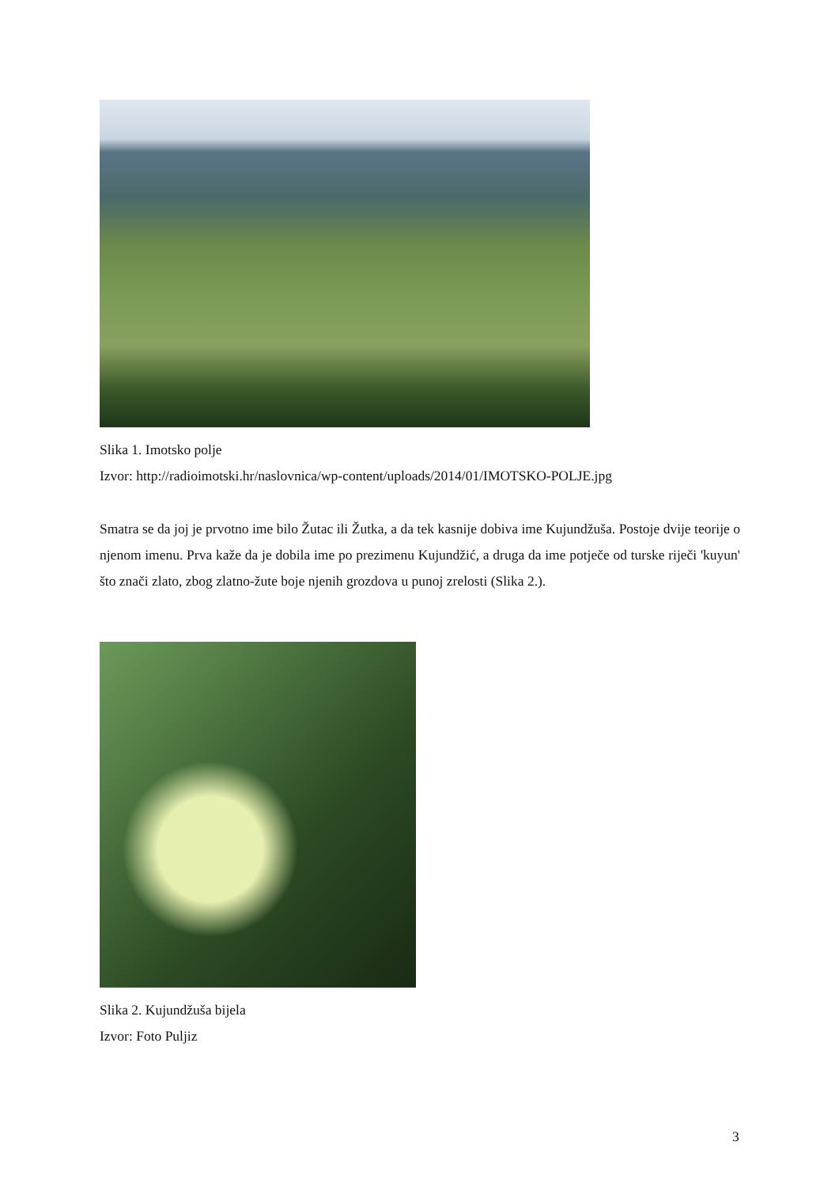Slika 1. Imotsko polje
Izvor: http://radioimotski.hr/naslovnica/wp-content/uploads/2014/01/IMOTSKO-POLJE.jpg
Smatra se da joj je prvotno ime bilo Žutac ili Žutka, a da tek kasnije dobiva ime Kujundžuša. Postoje dvije teorije o njenom imenu. Prva kaže da je dobila ime po prezimenu Kujundžić, a druga da ime potječe od turske riječi 'kuyun' što znači zlato, zbog zlatno-žute boje njenih grozdova u punoj zrelosti (Slika 2.).
Slika 2. Kujundžuša bijela
Izvor: Foto Puljiz
3